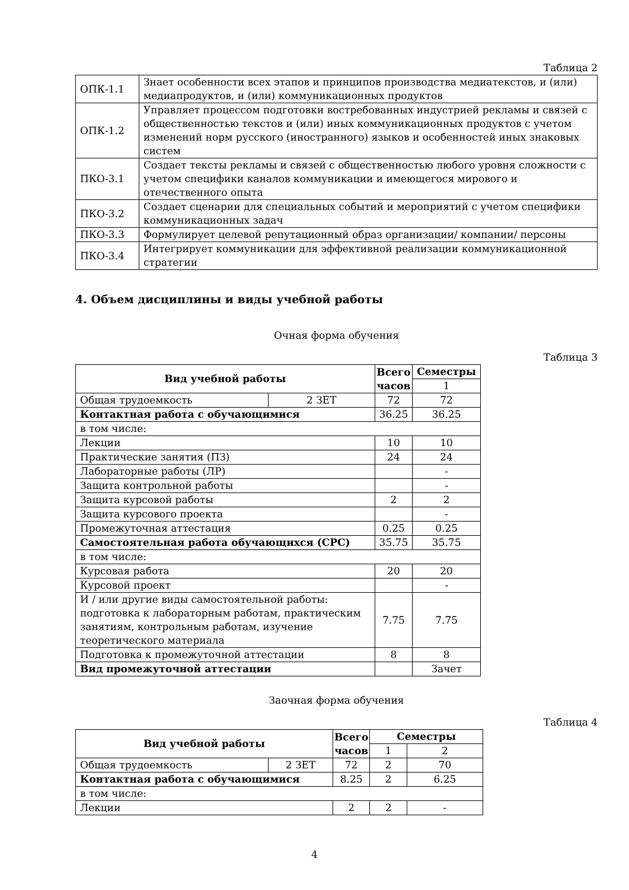Таблица 2
| ОПК-1.1 | Знает особенности всех этапов и принципов производства медиатекстов, и (или) медиапродуктов, и (или) коммуникационных продуктов |
| ОПК-1.2 | Управляет процессом подготовки востребованных индустрией рекламы и связей с общественностью текстов и (или) иных коммуникационных продуктов с учетом изменений норм русского (иностранного) языков и особенностей иных знаковых систем |
| ПКО-3.1 | Создает тексты рекламы и связей с общественностью любого уровня сложности с учетом специфики каналов коммуникации и имеющегося мирового и отечественного опыта |
| ПКО-3.2 | Создает сценарии для специальных событий и мероприятий с учетом специфики коммуникационных задач |
| ПКО-3.3 | Формулирует целевой репутационный образ организации/ компании/ персоны |
| ПКО-3.4 | Интегрирует коммуникации для эффективной реализации коммуникационной стратегии |
4. Объем дисциплины и виды учебной работы
Очная форма обучения
Таблица 3
| Вид учебной работы | | Всего часов | Семестры |
| --- | --- | --- | --- |
| | | | 1 |
| Общая трудоемкость | 2 ЗЕТ | 72 | 72 |
| Контактная работа с обучающимися | | 36.25 | 36.25 |
| в том числе: | | | |
| Лекции | | 10 | 10 |
| Практические занятия (ПЗ) | | 24 | 24 |
| Лабораторные работы (ЛР) | | | - |
| Защита контрольной работы | | | - |
| Защита курсовой работы | | 2 | 2 |
| Защита курсового проекта | | | - |
| Промежуточная аттестация | | 0.25 | 0.25 |
| Самостоятельная работа обучающихся (СРС) | | 35.75 | 35.75 |
| в том числе: | | | |
| Курсовая работа | | 20 | 20 |
| Курсовой проект | | | - |
| И / или другие виды самостоятельной работы: подготовка к лабораторным работам, практическим занятиям, контрольным работам, изучение теоретического материала | | 7.75 | 7.75 |
| Подготовка к промежуточной аттестации | | 8 | 8 |
| Вид промежуточной аттестации | | | Зачет |
Заочная форма обучения
Таблица 4
| Вид учебной работы | | Всего часов | Семестры | |
| --- | --- | --- | --- | --- |
| | | | 1 | 2 |
| Общая трудоемкость | 2 ЗЕТ | 72 | 2 | 70 |
| Контактная работа с обучающимися | | 8.25 | 2 | 6.25 |
| в том числе: | | | | |
| Лекции | | 2 | 2 | - |
4